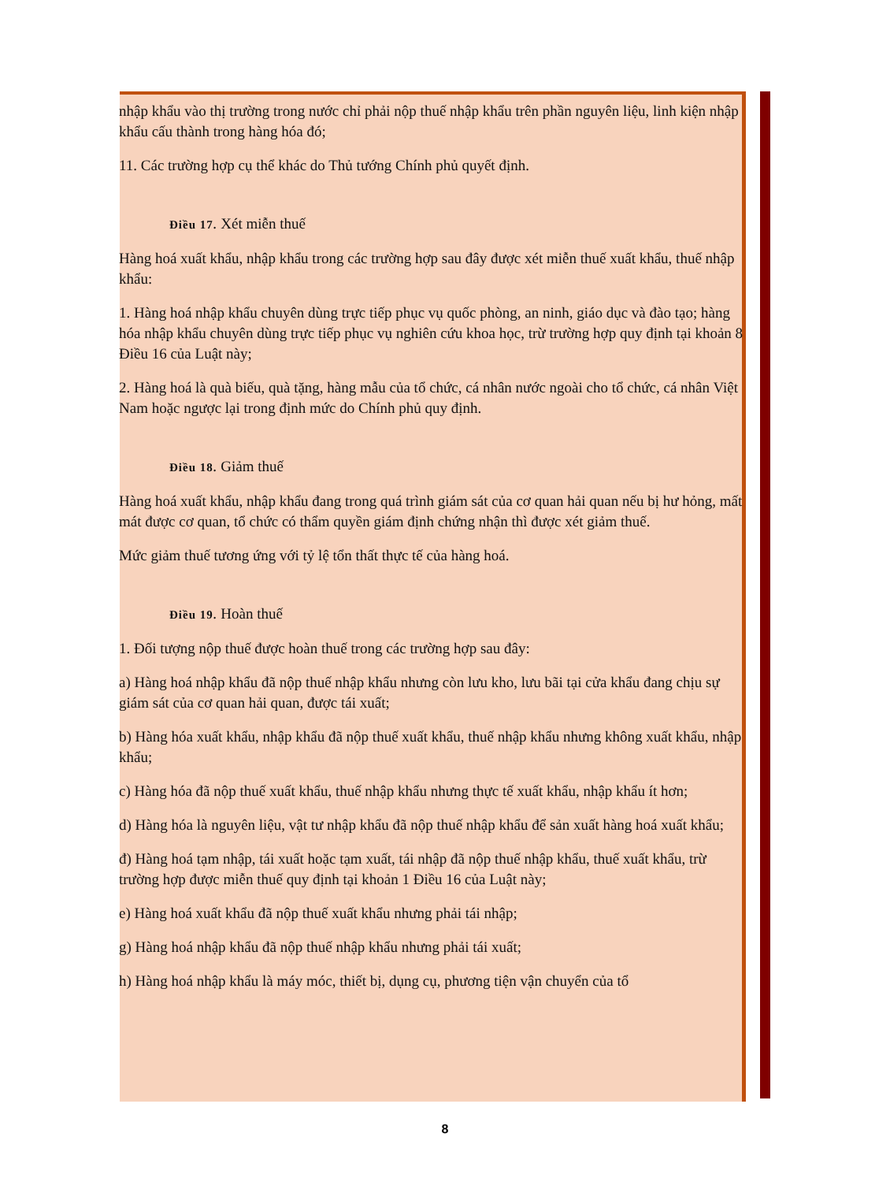nhập khẩu vào thị trường trong nước chỉ phải nộp thuế nhập khẩu trên phần nguyên liệu, linh kiện nhập khẩu cấu thành trong hàng hóa đó;
11. Các trường hợp cụ thể khác do Thủ tướng Chính phủ quyết định.
Điều 17. Xét miễn thuế
Hàng hoá xuất khẩu, nhập khẩu trong các trường hợp sau đây được xét miễn thuế xuất khẩu, thuế nhập khẩu:
1. Hàng hoá nhập khẩu chuyên dùng trực tiếp phục vụ quốc phòng, an ninh, giáo dục và đào tạo; hàng hóa nhập khẩu chuyên dùng trực tiếp phục vụ nghiên cứu khoa học, trừ trường hợp quy định tại khoản 8 Điều 16 của Luật này;
2. Hàng hoá là quà biếu, quà tặng, hàng mẫu của tổ chức, cá nhân nước ngoài cho tổ chức, cá nhân Việt Nam hoặc ngược lại trong định mức do Chính phủ quy định.
Điều 18. Giảm thuế
Hàng hoá xuất khẩu, nhập khẩu đang trong quá trình giám sát của cơ quan hải quan nếu bị hư hỏng, mất mát được cơ quan, tổ chức có thẩm quyền giám định chứng nhận thì được xét giảm thuế.
Mức giảm thuế tương ứng với tỷ lệ tổn thất thực tế của hàng hoá.
Điều 19. Hoàn thuế
1. Đối tượng nộp thuế được hoàn thuế trong các trường hợp sau đây:
a) Hàng hoá nhập khẩu đã nộp thuế nhập khẩu nhưng còn lưu kho, lưu bãi tại cửa khẩu đang chịu sự giám sát của cơ quan hải quan, được tái xuất;
b) Hàng hóa xuất khẩu, nhập khẩu đã nộp thuế xuất khẩu, thuế nhập khẩu nhưng không xuất khẩu, nhập khẩu;
c) Hàng hóa đã nộp thuế xuất khẩu, thuế nhập khẩu nhưng thực tế xuất khẩu, nhập khẩu ít hơn;
d) Hàng hóa là nguyên liệu, vật tư nhập khẩu đã nộp thuế nhập khẩu để sản xuất hàng hoá xuất khẩu;
đ) Hàng hoá tạm nhập, tái xuất hoặc tạm xuất, tái nhập đã nộp thuế nhập khẩu, thuế xuất khẩu, trừ trường hợp được miễn thuế quy định tại khoản 1 Điều 16 của Luật này;
e) Hàng hoá xuất khẩu đã nộp thuế xuất khẩu nhưng phải tái nhập;
g) Hàng hoá nhập khẩu đã nộp thuế nhập khẩu nhưng phải tái xuất;
h) Hàng hoá nhập khẩu là máy móc, thiết bị, dụng cụ, phương tiện vận chuyển của tổ
8